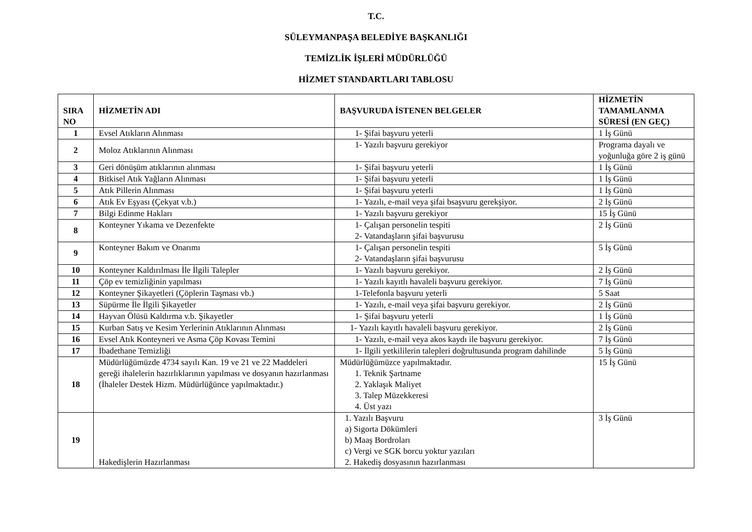T.C.
SÜLEYMANPAŞA BELEDİYE BAŞKANLIĞI
TEMİZLİK İŞLERİ MÜDÜRLÜĞÜ
HİZMET STANDARTLARI TABLOSU
| SIRA NO | HİZMETİN ADI | BAŞVURUDA İSTENEN BELGELER | HİZMETİN TAMAMLANMA SÜRESİ (EN GEÇ) |
| --- | --- | --- | --- |
| 1 | Evsel Atıkların Alınması | 1- Şifai başvuru yeterli | 1 İş Günü |
| 2 | Moloz Atıklarının Alınması | 1- Yazılı başvuru gerekiyor | Programa dayalı ve yoğunluğa göre 2 iş günü |
| 3 | Geri dönüşüm atıklarının alınması | 1- Şifai başvuru yeterli | 1 İş Günü |
| 4 | Bitkisel Atık Yağların Alınması | 1- Şifai başvuru yeterli | 1 İş Günü |
| 5 | Atık Pillerin Alınması | 1- Şifai başvuru yeterli | 1 İş Günü |
| 6 | Atık Ev Eşyası (Çekyat v.b.) | 1- Yazılı, e-mail veya şifai bsaşvuru gerekşiyor. | 2 İş Günü |
| 7 | Bilgi Edinme Hakları | 1- Yazılı başvuru gerekiyor | 15 İş Günü |
| 8 | Konteyner Yıkama ve Dezenfekte | 1- Çalışan personelin tespiti 2- Vatandaşların şifai başvurusu | 2 İş Günü |
| 9 | Konteyner Bakım ve Onarımı | 1- Çalışan personelin tespiti 2- Vatandaşların şifai başvurusu | 5 İş Günü |
| 10 | Konteyner Kaldırılması İle İlgili Talepler | 1- Yazılı başvuru gerekiyor. | 2 İş Günü |
| 11 | Çöp ev temizliğinin yapılması | 1- Yazılı kayıtlı havaleli başvuru gerekiyor. | 7 İş Günü |
| 12 | Konteyner Şikayetleri (Çöplerin Taşması vb.) | 1-Telefonla başvuru yeterli | 5 Saat |
| 13 | Süpürme İle İlgili Şikayetler | 1- Yazılı, e-mail veya şifai başvuru gerekiyor. | 2 İş Günü |
| 14 | Hayvan Ölüsü Kaldırma v.b. Şikayetler | 1- Şifai başvuru yeterli | 1 İş Günü |
| 15 | Kurban Satış ve Kesim Yerlerinin Atıklarının Alınması | 1- Yazılı kayıtlı havaleli başvuru gerekiyor. | 2 İş Günü |
| 16 | Evsel Atık Konteyneri ve Asma Çöp Kovası Temini | 1- Yazılı, e-mail veya akos kaydı ile başvuru gerekiyor. | 7 İş Günü |
| 17 | İbadethane Temizliği | 1- İlgili yetkililerin talepleri doğrultusunda program dahilinde | 5 İş Günü |
| 18 | Müdürlüğümüzde 4734 sayılı Kan. 19 ve 21 ve 22 Maddeleri gereği ihalelerin hazırlıklarının yapılması ve dosyanın hazırlanması (İhaleler Destek Hizm. Müdürlüğünce yapılmaktadır.) | Müdürlüğümüzce yapılmaktadır. 1. Teknik Şartname 2. Yaklaşık Maliyet 3. Talep Müzekkeresi 4. Üst yazı | 15 İş Günü |
| 19 | Hakedişlerin Hazırlanması | 1. Yazılı Başvuru a) Sigorta Dökümleri b) Maaş Bordroları c) Vergi ve SGK borcu yoktur yazıları 2. Hakediş dosyasının hazırlanması | 3 İş Günü |